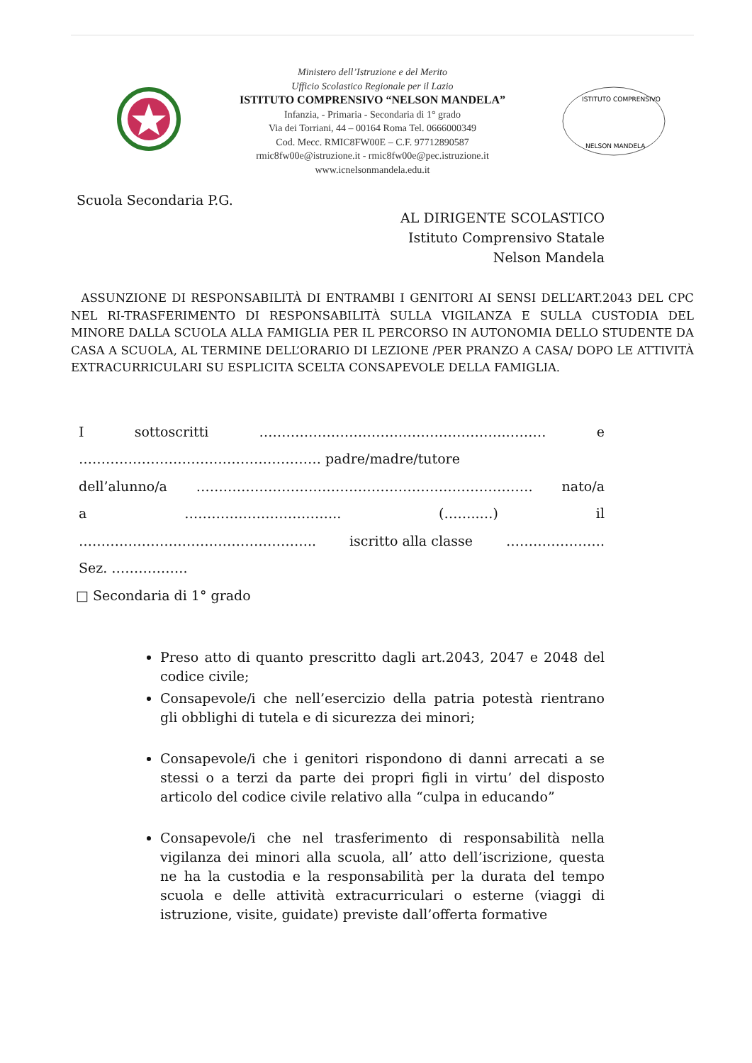Ministero dell’Istruzione e del Merito
Ufficio Scolastico Regionale per il Lazio
ISTITUTO COMPRENSIVO “NELSON MANDELA”
Infanzia, - Primaria - Secondaria di 1° grado
Via dei Torriani, 44 – 00164 Roma Tel. 0666000349
Cod. Mecc. RMIC8FW00E – C.F. 97712890587
rmic8fw00e@istruzione.it - rmic8fw00e@pec.istruzione.it
www.icnelsonmandela.edu.it
ISTITUTO COMPRENSIVO
NELSON MANDELA
Scuola Secondaria P.G.
AL DIRIGENTE SCOLASTICO
Istituto Comprensivo Statale
Nelson Mandela
ASSUNZIONE DI RESPONSABILITÀ DI ENTRAMBI I GENITORI AI SENSI DELL’ART.2043 DEL CPC NEL RI-TRASFERIMENTO DI RESPONSABILITÀ SULLA VIGILANZA E SULLA CUSTODIA DEL MINORE DALLA SCUOLA ALLA FAMIGLIA PER IL PERCORSO IN AUTONOMIA DELLO STUDENTE DA CASA A SCUOLA, AL TERMINE DELL’ORARIO DI LEZIONE /PER PRANZO A CASA/ DOPO LE ATTIVITÀ EXTRACURRICULARI SU ESPLICITA SCELTA CONSAPEVOLE DELLA FAMIGLIA.
I sottoscritti ……………………………………………….……… e
……………………………………………… padre/madre/tutore
dell’alunno/a ………………………………………………………………… nato/a
a …………………………….. (……..…) il
…………………………………………….. iscritto alla classe ………………….
Sez. ……………..
□ Secondaria di 1° grado
Preso atto di quanto prescritto dagli art.2043, 2047 e 2048 del codice civile;
Consapevole/i che nell’esercizio della patria potestà rientrano gli obblighi di tutela e di sicurezza dei minori;
Consapevole/i che i genitori rispondono di danni arrecati a se stessi o a terzi da parte dei propri figli in virtu’ del disposto articolo del codice civile relativo alla “culpa in educando”
Consapevole/i che nel trasferimento di responsabilità nella vigilanza dei minori alla scuola, all’ atto dell’iscrizione, questa ne ha la custodia e la responsabilità per la durata del tempo scuola e delle attività extracurriculari o esterne (viaggi di istruzione, visite, guidate) previste dall’offerta formative